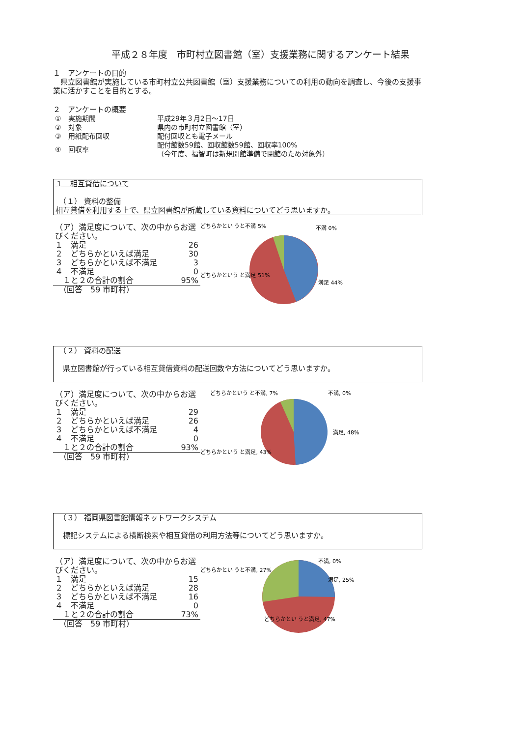平成２８年度　市町村立図書館（室）支援業務に関するアンケート結果
１　アンケートの目的
　県立図書館が実施している市町村立公共図書館（室）支援業務についての利用の動向を調査し、今後の支援事業に活かすことを目的とする。
２　アンケートの概要
| ① 実施期間 | 平成29年３月2日～17日 |
| ② 対象 | 県内の市町村立図書館（室） |
| ③ 用紙配布回収 | 配付回収とも電子メール |
| ④ 回収率 | 配付館数59館、回収館数59館、回収率100% （今年度、福智町は新規開館準備で閉館のため対象外） |
１　相互貸借について
　（１） 資料の整備
相互貸借を利用する上で、県立図書館が所蔵している資料についてどう思いますか。
| （ア）満足度について、次の中からお選びください。 | |
| １ 満足 | 26 |
| ２ どちらかといえば満足 | 30 |
| ３ どちらかといえば不満足 | 3 |
| ４ 不満足 | 0 |
| １と２の合計の割合 | 95% |
| （回答 59 市町村） | |
どちらかとい うと不満 5%
不満 0%
満足 44%
どちらかという と満足 51%
　（２） 資料の配送
　県立図書館が行っている相互貸借資料の配送回数や方法についてどう思いますか。
| （ア）満足度について、次の中からお選びください。 | |
| １ 満足 | 29 |
| ２ どちらかといえば満足 | 26 |
| ３ どちらかといえば不満足 | 4 |
| ４ 不満足 | 0 |
| １と２の合計の割合 | 93% |
| （回答 59 市町村） | |
どちらかという と不満, 7%
不満, 0%
満足, 48%
どちらかという と満足, 43%
　（３） 福岡県図書館情報ネットワークシステム
　標記システムによる横断検索や相互貸借の利用方法等についてどう思いますか。
| （ア）満足度について、次の中からお選びください。 | |
| １ 満足 | 15 |
| ２ どちらかといえば満足 | 28 |
| ３ どちらかといえば不満足 | 16 |
| ４ 不満足 | 0 |
| １と２の合計の割合 | 73% |
| （回答 59 市町村） | |
どちらかとい うと不満, 27%
不満, 0%
満足, 25%
どちらかとい うと満足, 47%